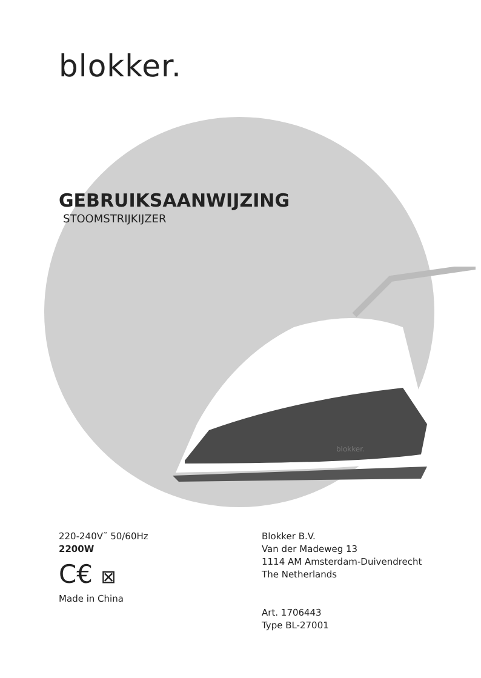blokker.
GEBRUIKSAANWIJZING
STOOMSTRIJKIJZER
blokker.
220-240V˜ 50/60Hz
2200W
C€ ⊠
Made in China
Blokker B.V.
Van der Madeweg 13
1114 AM Amsterdam-Duivendrecht
The Netherlands
Art. 1706443
Type BL-27001